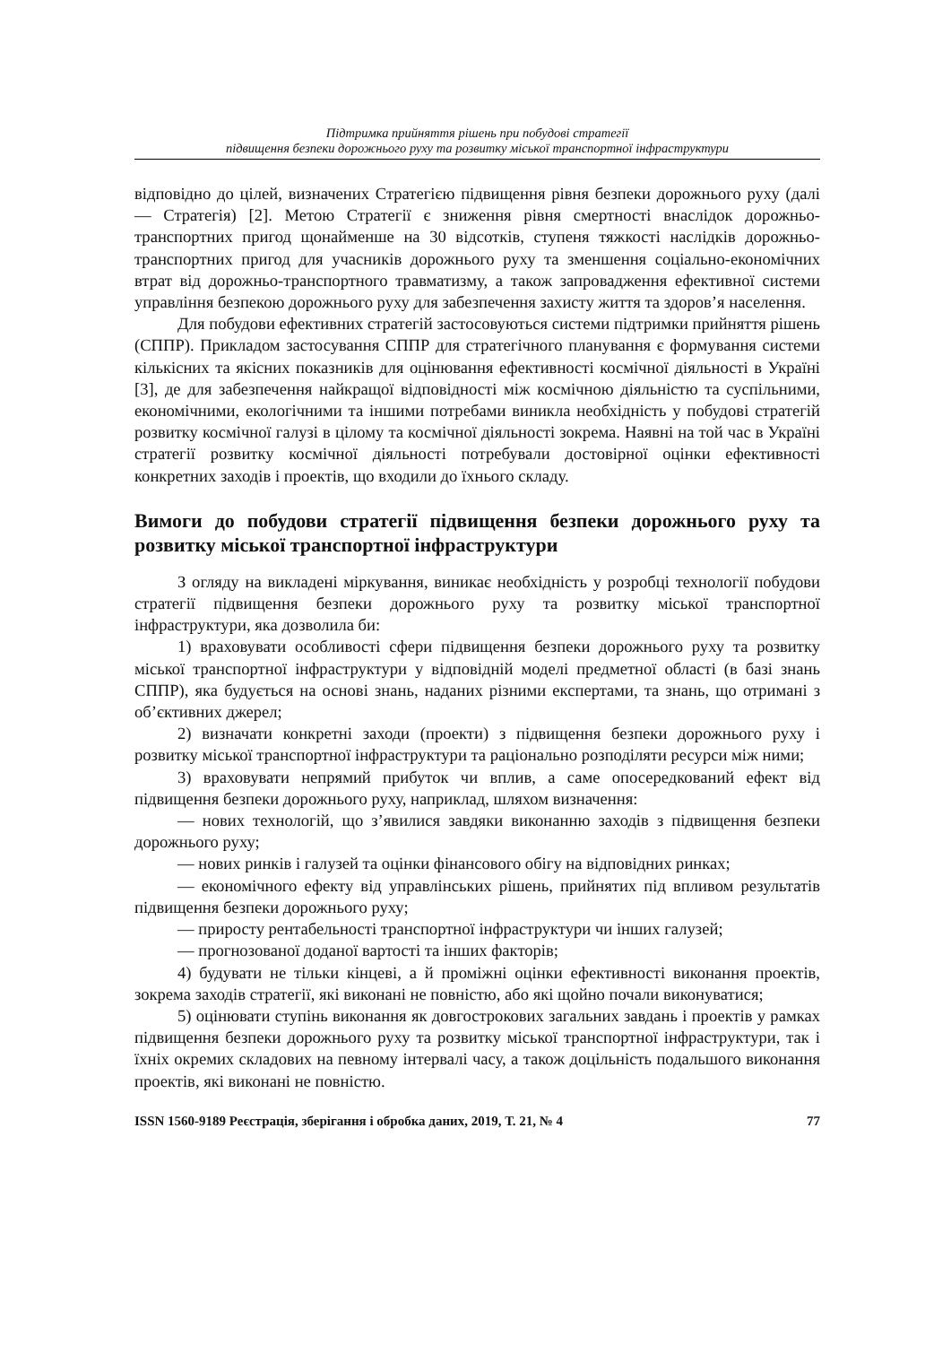Підтримка прийняття рішень при побудові стратегії
підвищення безпеки дорожнього руху та розвитку міської транспортної інфраструктури
відповідно до цілей, визначених Стратегією підвищення рівня безпеки дорожньо­го руху (далі — Стратегія) [2]. Метою Стратегії є зниження рівня смертності вна­слідок дорожньо-транспортних пригод щонайменше на 30 відсотків, ступеня тяж­кості наслідків дорожньо-транспортних пригод для учасників дорожнього руху та зменшення соціально-економічних втрат від дорожньо-транспортного травматиз­му, а також запровадження ефективної системи управління безпекою дорожнього руху для забезпечення захисту життя та здоров’я населення.
Для побудови ефективних стратегій застосовуються системи підтримки прийняття рішень (СППР). Прикладом застосування СППР для стратегічного пла­нування є формування системи кількісних та якісних показників для оцінювання ефективності космічної діяльності в Україні [3], де для забезпечення найкращої відповідності між космічною діяльністю та суспільними, економічними, екологіч­ними та іншими потребами виникла необхідність у побудові стратегій розвитку космічної галузі в цілому та космічної діяльності зокрема. Наявні на той час в Ук­раїні стратегії розвитку космічної діяльності потребували достовірної оцінки ефек­тивності конкретних заходів і проектів, що входили до їхнього складу.
Вимоги до побудови стратегії підвищення безпеки дорожнього руху та розвитку міської транспортної інфраструктури
З огляду на викладені міркування, виникає необхідність у розробці техноло­гії побудови стратегії підвищення безпеки дорожнього руху та розвитку міської транспортної інфраструктури, яка дозволила би:
1) враховувати особливості сфери підвищення безпеки дорожнього руху та розвитку міської транспортної інфраструктури у відповідній моделі предметної області (в базі знань СППР), яка будується на основі знань, наданих різними екс­пертами, та знань, що отримані з об’єктивних джерел;
2) визначати конкретні заходи (проекти) з підвищення безпеки дорожнього руху і розвитку міської транспортної інфраструктури та раціонально розподіляти ресурси між ними;
3) враховувати непрямий прибуток чи вплив, а саме опосередкований ефект від підвищення безпеки дорожнього руху, наприклад, шляхом визначення:
— нових технологій, що з’явилися завдяки виконанню заходів з підвищення безпеки дорожнього руху;
— нових ринків і галузей та оцінки фінансового обігу на відповідних ринках;
— економічного ефекту від управлінських рішень, прийнятих під впливом результатів підвищення безпеки дорожнього руху;
— приросту рентабельності транспортної інфраструктури чи інших галузей;
— прогнозованої доданої вартості та інших факторів;
4) будувати не тільки кінцеві, а й проміжні оцінки ефективності виконання проектів, зокрема заходів стратегії, які виконані не повністю, або які щойно поча­ли виконуватися;
5) оцінювати ступінь виконання як довгострокових загальних завдань і про­ектів у рамках підвищення безпеки дорожнього руху та розвитку міської транспо­ртної інфраструктури, так і їхніх окремих складових на певному інтервалі часу, а також доцільність подальшого виконання проектів, які виконані не повністю.
ISSN 1560-9189 Реєстрація, зберігання і обробка даних, 2019, Т. 21, № 4 77